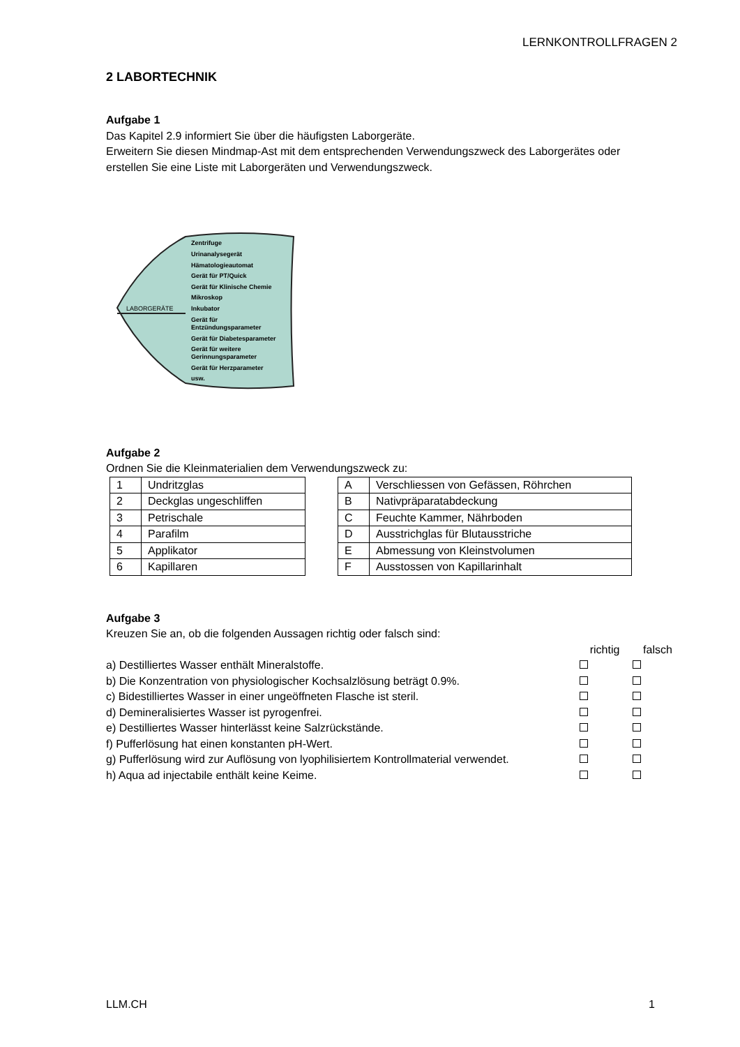LERNKONTROLLFRAGEN 2
2 LABORTECHNIK
Aufgabe 1
Das Kapitel 2.9 informiert Sie über die häufigsten Laborgeräte.
Erweitern Sie diesen Mindmap-Ast mit dem entsprechenden Verwendungszweck des Laborgerätes oder erstellen Sie eine Liste mit Laborgeräten und Verwendungszweck.
LABORGERÄTE
Zentrifuge
Urinanalysegerät
Hämatologieautomat
Gerät für PT/Quick
Gerät für Klinische Chemie
Mikroskop
Inkubator
Gerät für
Entzündungsparameter
Gerät für Diabetesparameter
Gerät für weitere
Gerinnungsparameter
Gerät für Herzparameter
usw.
Aufgabe 2
Ordnen Sie die Kleinmaterialien dem Verwendungszweck zu:
| 1 | Undritzglas |
| 2 | Deckglas ungeschliffen |
| 3 | Petrischale |
| 4 | Parafilm |
| 5 | Applikator |
| 6 | Kapillaren |
| A | Verschliessen von Gefässen, Röhrchen |
| B | Nativpräparatabdeckung |
| C | Feuchte Kammer, Nährboden |
| D | Ausstrichglas für Blutausstriche |
| E | Abmessung von Kleinstvolumen |
| F | Ausstossen von Kapillarinhalt |
Aufgabe 3
Kreuzen Sie an, ob die folgenden Aussagen richtig oder falsch sind:
richtig falsch
a) Destilliertes Wasser enthält Mineralstoffe.
b) Die Konzentration von physiologischer Kochsalzlösung beträgt 0.9%.
c) Bidestilliertes Wasser in einer ungeöffneten Flasche ist steril.
d) Demineralisiertes Wasser ist pyrogenfrei.
e) Destilliertes Wasser hinterlässt keine Salzrückstände.
f) Pufferlösung hat einen konstanten pH-Wert.
g) Pufferlösung wird zur Auflösung von lyophilisiertem Kontrollmaterial verwendet.
h) Aqua ad injectabile enthält keine Keime.
LLM.CH 1